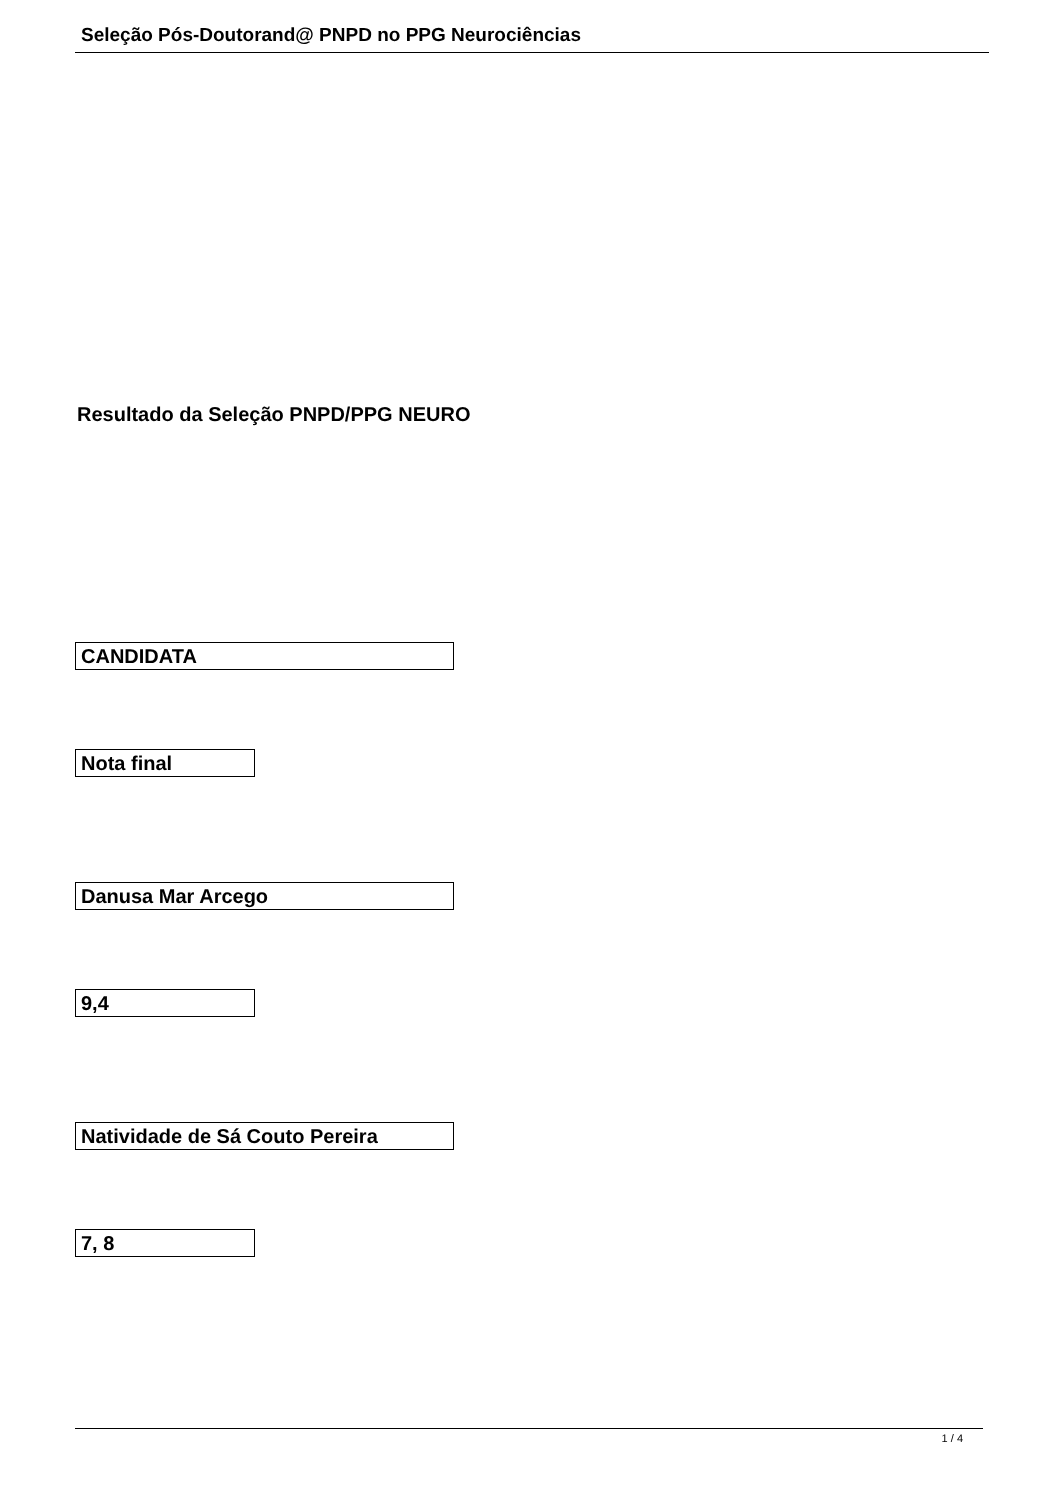Seleção Pós-Doutorand@ PNPD no PPG Neurociências
Resultado da Seleção PNPD/PPG NEURO
CANDIDATA
Nota final
Danusa Mar Arcego
9,4
Natividade de Sá Couto Pereira
7, 8
1 / 4